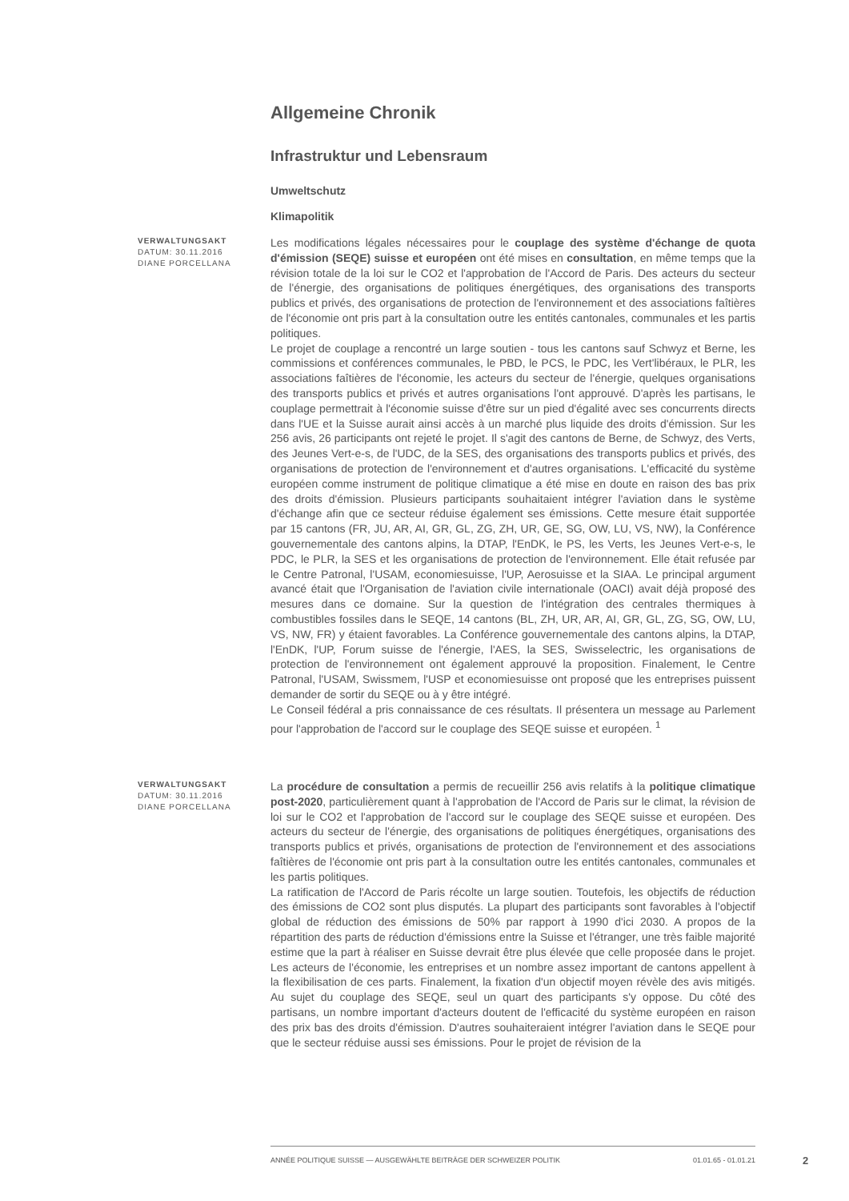Allgemeine Chronik
Infrastruktur und Lebensraum
Umweltschutz
Klimapolitik
VERWALTUNGSAKT
DATUM: 30.11.2016
DIANE PORCELLANA
Les modifications légales nécessaires pour le couplage des système d'échange de quota d'émission (SEQE) suisse et européen ont été mises en consultation, en même temps que la révision totale de la loi sur le CO2 et l'approbation de l'Accord de Paris. Des acteurs du secteur de l'énergie, des organisations de politiques énergétiques, des organisations des transports publics et privés, des organisations de protection de l'environnement et des associations faîtières de l'économie ont pris part à la consultation outre les entités cantonales, communales et les partis politiques.
Le projet de couplage a rencontré un large soutien - tous les cantons sauf Schwyz et Berne, les commissions et conférences communales, le PBD, le PCS, le PDC, les Vert'libéraux, le PLR, les associations faîtières de l'économie, les acteurs du secteur de l'énergie, quelques organisations des transports publics et privés et autres organisations l'ont approuvé. D'après les partisans, le couplage permettrait à l'économie suisse d'être sur un pied d'égalité avec ses concurrents directs dans l'UE et la Suisse aurait ainsi accès à un marché plus liquide des droits d'émission. Sur les 256 avis, 26 participants ont rejeté le projet. Il s'agit des cantons de Berne, de Schwyz, des Verts, des Jeunes Vert-e-s, de l'UDC, de la SES, des organisations des transports publics et privés, des organisations de protection de l'environnement et d'autres organisations. L'efficacité du système européen comme instrument de politique climatique a été mise en doute en raison des bas prix des droits d'émission. Plusieurs participants souhaitaient intégrer l'aviation dans le système d'échange afin que ce secteur réduise également ses émissions. Cette mesure était supportée par 15 cantons (FR, JU, AR, AI, GR, GL, ZG, ZH, UR, GE, SG, OW, LU, VS, NW), la Conférence gouvernementale des cantons alpins, la DTAP, l'EnDK, le PS, les Verts, les Jeunes Vert-e-s, le PDC, le PLR, la SES et les organisations de protection de l'environnement. Elle était refusée par le Centre Patronal, l'USAM, economiesuisse, l'UP, Aerosuisse et la SIAA. Le principal argument avancé était que l'Organisation de l'aviation civile internationale (OACI) avait déjà proposé des mesures dans ce domaine. Sur la question de l'intégration des centrales thermiques à combustibles fossiles dans le SEQE, 14 cantons (BL, ZH, UR, AR, AI, GR, GL, ZG, SG, OW, LU, VS, NW, FR) y étaient favorables. La Conférence gouvernementale des cantons alpins, la DTAP, l'EnDK, l'UP, Forum suisse de l'énergie, l'AES, la SES, Swisselectric, les organisations de protection de l'environnement ont également approuvé la proposition. Finalement, le Centre Patronal, l'USAM, Swissmem, l'USP et economiesuisse ont proposé que les entreprises puissent demander de sortir du SEQE ou à y être intégré.
Le Conseil fédéral a pris connaissance de ces résultats. Il présentera un message au Parlement pour l'approbation de l'accord sur le couplage des SEQE suisse et européen. <sup>1</sup>
VERWALTUNGSAKT
DATUM: 30.11.2016
DIANE PORCELLANA
La procédure de consultation a permis de recueillir 256 avis relatifs à la politique climatique post-2020, particulièrement quant à l'approbation de l'Accord de Paris sur le climat, la révision de loi sur le CO2 et l'approbation de l'accord sur le couplage des SEQE suisse et européen. Des acteurs du secteur de l'énergie, des organisations de politiques énergétiques, organisations des transports publics et privés, organisations de protection de l'environnement et des associations faîtières de l'économie ont pris part à la consultation outre les entités cantonales, communales et les partis politiques.
La ratification de l'Accord de Paris récolte un large soutien. Toutefois, les objectifs de réduction des émissions de CO2 sont plus disputés. La plupart des participants sont favorables à l'objectif global de réduction des émissions de 50% par rapport à 1990 d'ici 2030. A propos de la répartition des parts de réduction d'émissions entre la Suisse et l'étranger, une très faible majorité estime que la part à réaliser en Suisse devrait être plus élevée que celle proposée dans le projet. Les acteurs de l'économie, les entreprises et un nombre assez important de cantons appellent à la flexibilisation de ces parts. Finalement, la fixation d'un objectif moyen révèle des avis mitigés. Au sujet du couplage des SEQE, seul un quart des participants s'y oppose. Du côté des partisans, un nombre important d'acteurs doutent de l'efficacité du système européen en raison des prix bas des droits d'émission. D'autres souhaiteraient intégrer l'aviation dans le SEQE pour que le secteur réduise aussi ses émissions. Pour le projet de révision de la
ANNÉE POLITIQUE SUISSE — AUSGEWÄHLTE BEITRÄGE DER SCHWEIZER POLITIK 01.01.65 - 01.01.21
2